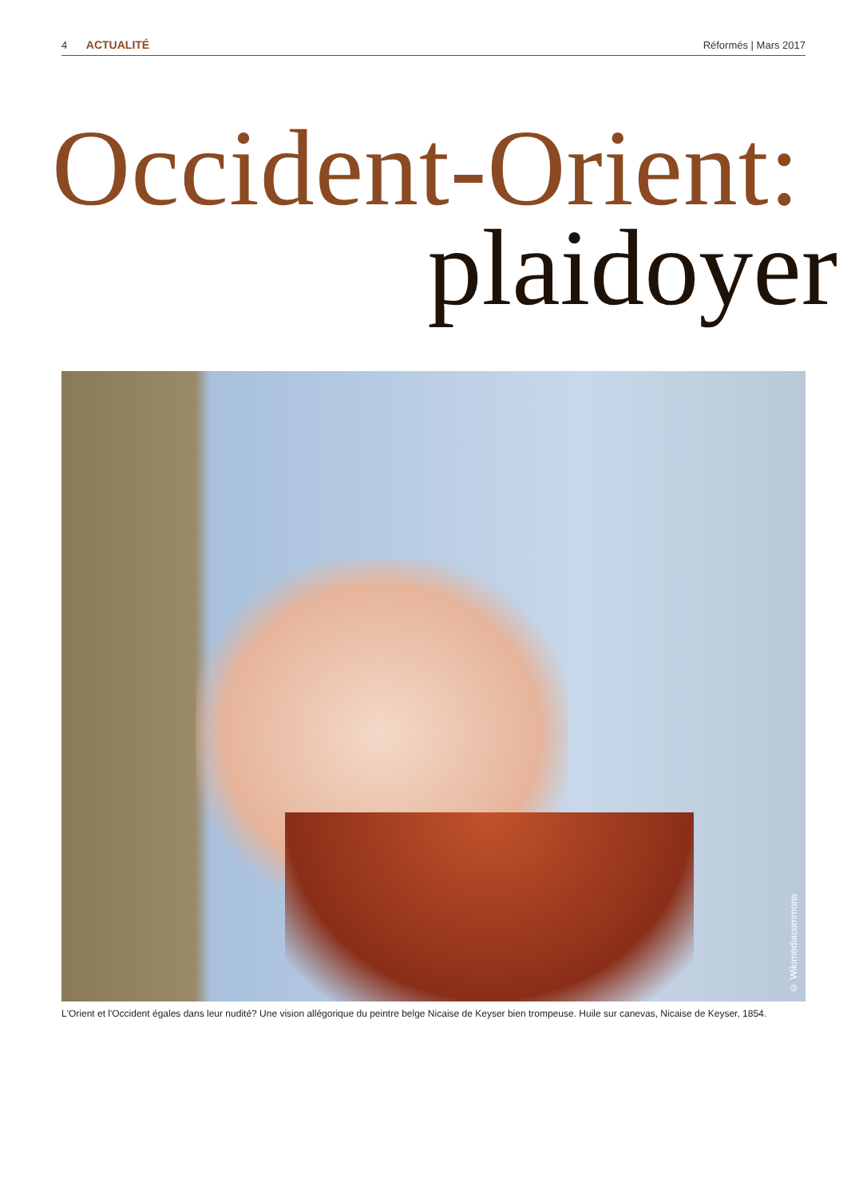4 ACTUALITÉ Réformés | Mars 2017
Occident-Orient:
plaidoyer
© Wikimediacommons
L'Orient et l'Occident égales dans leur nudité? Une vision allégorique du peintre belge Nicaise de Keyser bien trompeuse. Huile sur canevas, Nicaise de Keyser, 1854.